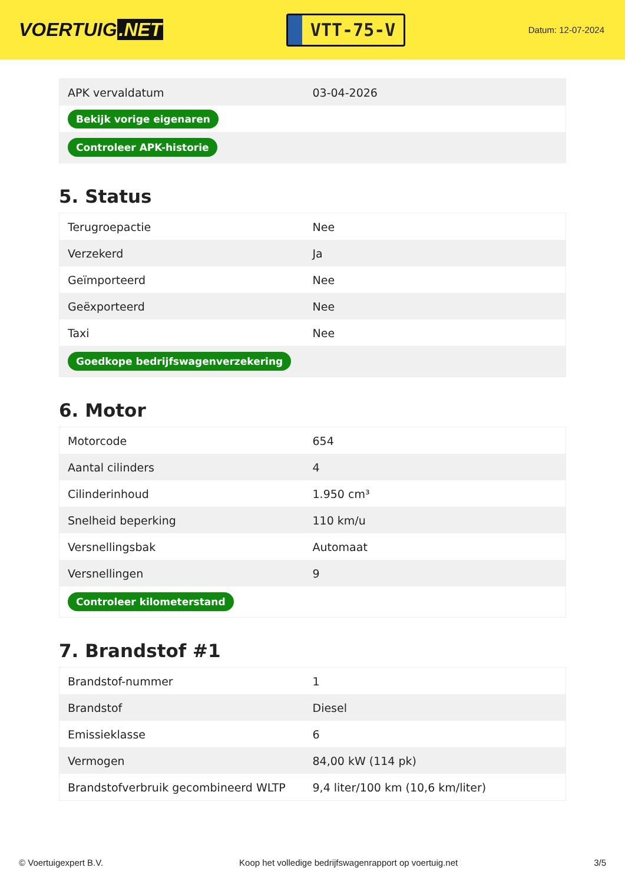VOERTUIG.NET
VTT-75-V
Datum: 12-07-2024
| APK vervaldatum | 03-04-2026 |
| Bekijk vorige eigenaren | |
| Controleer APK-historie | |
5. Status
| Terugroepactie | Nee |
| Verzekerd | Ja |
| Geïmporteerd | Nee |
| Geëxporteerd | Nee |
| Taxi | Nee |
| Goedkope bedrijfswagenverzekering | |
6. Motor
| Motorcode | 654 |
| Aantal cilinders | 4 |
| Cilinderinhoud | 1.950 cm³ |
| Snelheid beperking | 110 km/u |
| Versnellingsbak | Automaat |
| Versnellingen | 9 |
| Controleer kilometerstand | |
7. Brandstof #1
| Brandstof-nummer | 1 |
| Brandstof | Diesel |
| Emissieklasse | 6 |
| Vermogen | 84,00 kW (114 pk) |
| Brandstofverbruik gecombineerd WLTP | 9,4 liter/100 km (10,6 km/liter) |
© Voertuigexpert B.V. Koop het volledige bedrijfswagenrapport op voertuig.net 3/5